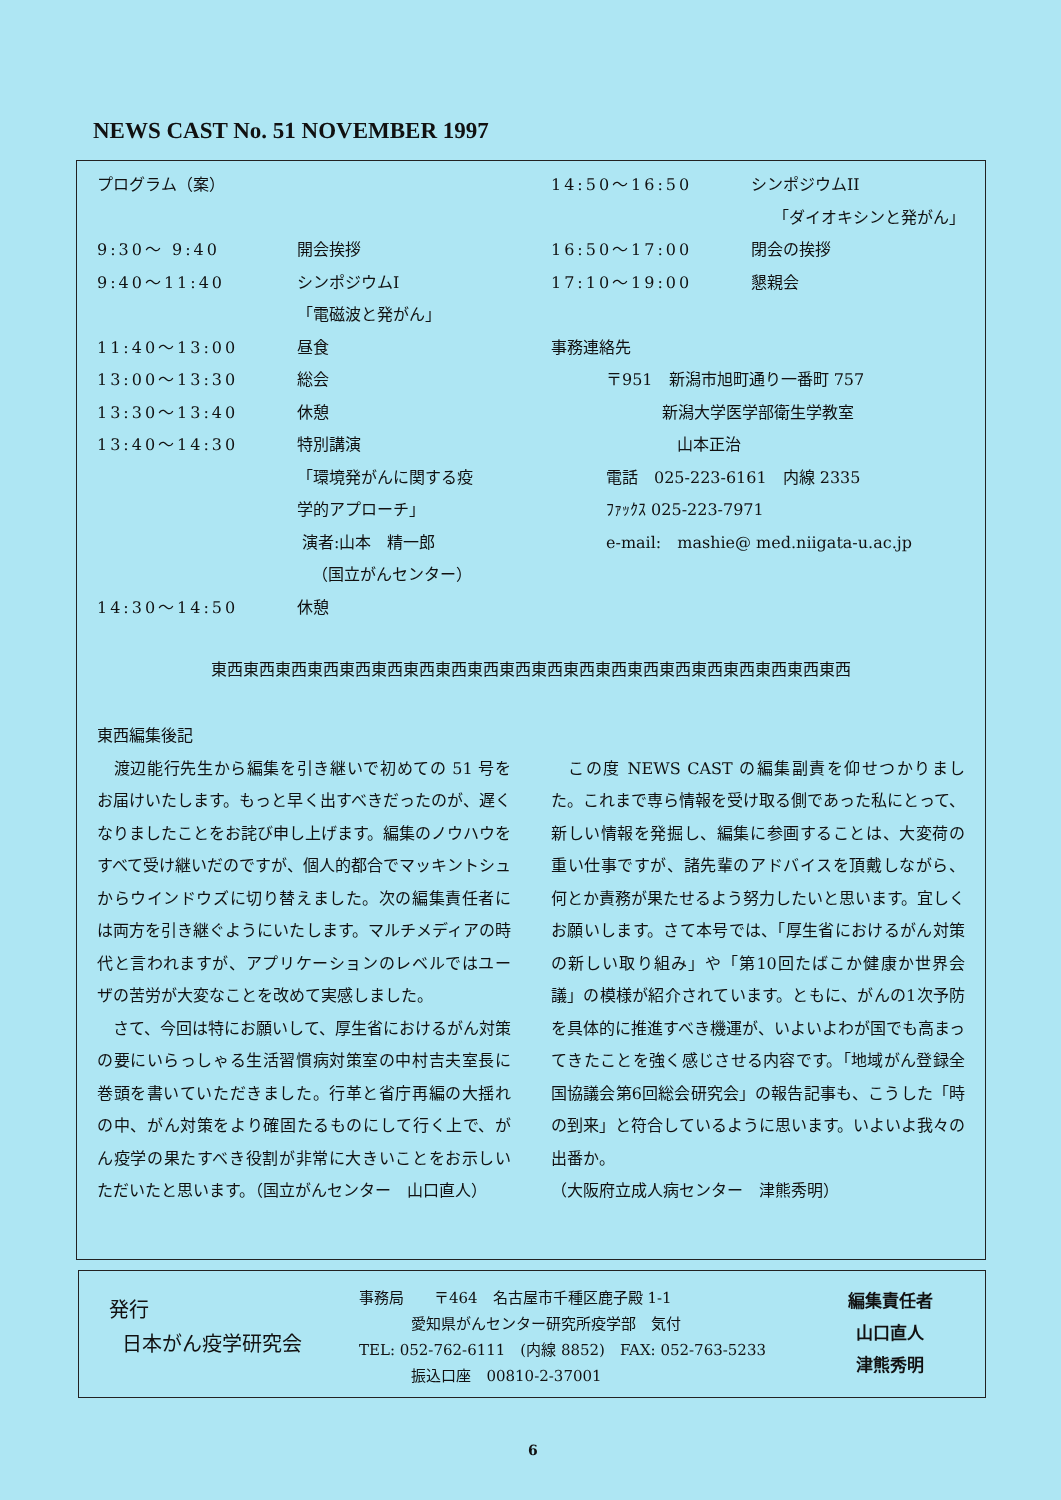NEWS CAST No. 51 NOVEMBER 1997
プログラム（案）
9:30〜 9:40 開会挨拶
9:40〜11:40 シンポジウムI
「電磁波と発がん」
11:40〜13:00 昼食
13:00〜13:30 総会
13:30〜13:40 休憩
13:40〜14:30 特別講演
「環境発がんに関する疫
学的アプローチ」
演者:山本　精一郎
（国立がんセンター）
14:30〜14:50 休憩
14:50〜16:50 シンポジウムII
「ダイオキシンと発がん」
16:50〜17:00 閉会の挨拶
17:10〜19:00 懇親会
事務連絡先
〒951　新潟市旭町通り一番町 757
新潟大学医学部衛生学教室
山本正治
電話　025-223-6161　内線 2335
ﾌｧｯｸｽ 025-223-7971
e-mail:　mashie@ med.niigata-u.ac.jp
東西東西東西東西東西東西東西東西東西東西東西東西東西東西東西東西東西東西東西東西
東西編集後記
　渡辺能行先生から編集を引き継いで初めての 51 号をお届けいたします。もっと早く出すべきだったのが、遅くなりましたことをお詫び申し上げます。編集のノウハウをすべて受け継いだのですが、個人的都合でマッキントシュからウインドウズに切り替えました。次の編集責任者には両方を引き継ぐようにいたします。マルチメディアの時代と言われますが、アプリケーションのレベルではユーザの苦労が大変なことを改めて実感しました。
　さて、今回は特にお願いして、厚生省におけるがん対策の要にいらっしゃる生活習慣病対策室の中村吉夫室長に巻頭を書いていただきました。行革と省庁再編の大揺れの中、がん対策をより確固たるものにして行く上で、がん疫学の果たすべき役割が非常に大きいことをお示しいただいたと思います。（国立がんセンター　山口直人）
　この度 NEWS CAST の編集副責を仰せつかりました。これまで専ら情報を受け取る側であった私にとって、新しい情報を発掘し、編集に参画することは、大変荷の重い仕事ですが、諸先輩のアドバイスを頂戴しながら、何とか責務が果たせるよう努力したいと思います。宜しくお願いします。さて本号では、「厚生省におけるがん対策の新しい取り組み」や「第10回たばこか健康か世界会議」の模様が紹介されています。ともに、がんの1次予防を具体的に推進すべき機運が、いよいよわが国でも高まってきたことを強く感じさせる内容です。「地域がん登録全国協議会第6回総会研究会」の報告記事も、こうした「時の到来」と符合しているように思います。いよいよ我々の出番か。
（大阪府立成人病センター　津熊秀明）
発行
日本がん疫学研究会
事務局　　〒464　名古屋市千種区鹿子殿 1-1
愛知県がんセンター研究所疫学部　気付
TEL: 052-762-6111　(内線 8852)　FAX: 052-763-5233
振込口座　00810-2-37001
編集責任者
山口直人
津熊秀明
6